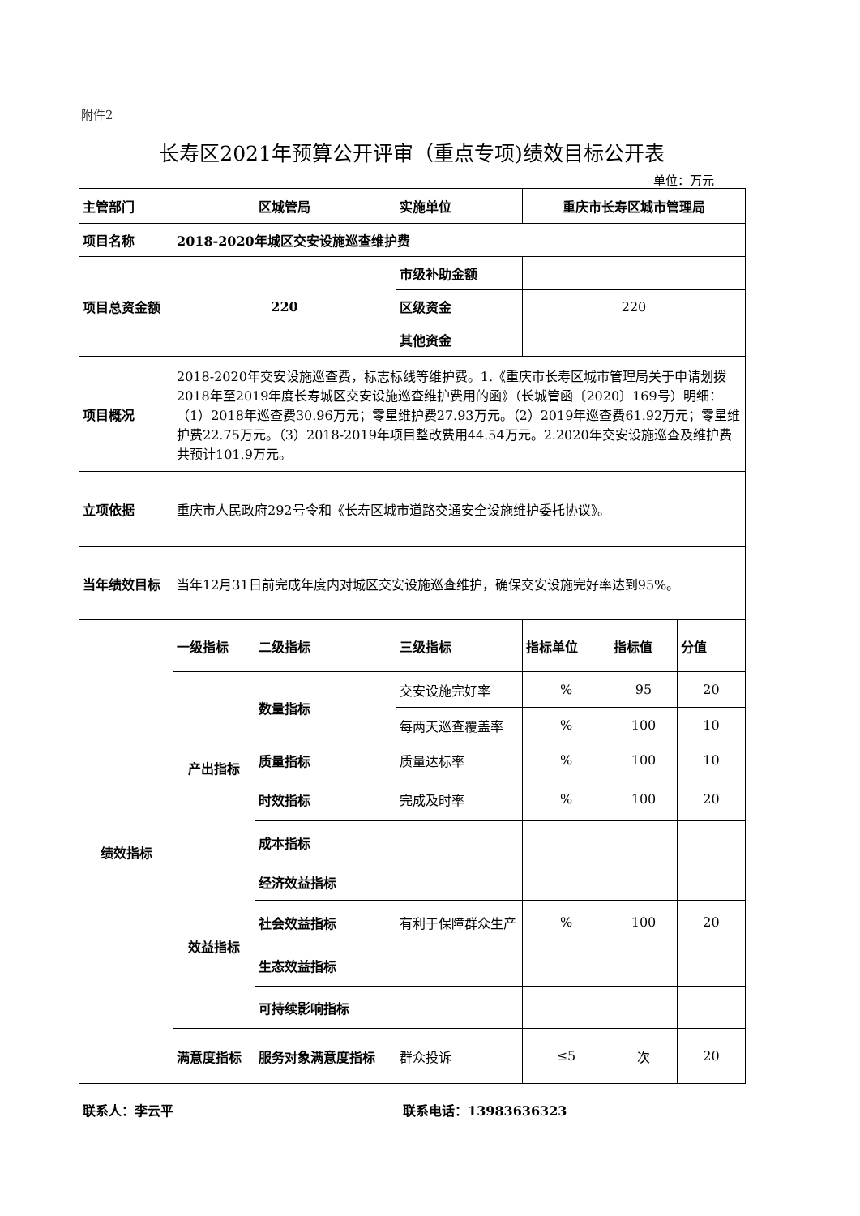附件2
长寿区2021年预算公开评审（重点专项)绩效目标公开表
单位：万元
| 主管部门 | 区城管局 | | 实施单位 | 重庆市长寿区城市管理局 | | |
| 项目名称 | 2018-2020年城区交安设施巡查维护费 | | | | | |
| 项目总资金额 | 220 | | 市级补助金额 | | | |
| | | | 区级资金 | 220 | | |
| | | | 其他资金 | | | |
| 项目概况 | 2018-2020年交安设施巡查费，标志标线等维护费。1.《重庆市长寿区城市管理局关于申请划拨2018年至2019年度长寿城区交安设施巡查维护费用的函》（长城管函〔2020〕169号）明细：（1）2018年巡查费30.96万元；零星维护费27.93万元。（2）2019年巡查费61.92万元；零星维护费22.75万元。（3）2018-2019年项目整改费用44.54万元。2.2020年交安设施巡查及维护费共预计101.9万元。 | | | | | |
| 立项依据 | 重庆市人民政府292号令和《长寿区城市道路交通安全设施维护委托协议》。 | | | | | |
| 当年绩效目标 | 当年12月31日前完成年度内对城区交安设施巡查维护，确保交安设施完好率达到95%。 | | | | | |
| 绩效指标 | 一级指标 | 二级指标 | 三级指标 | 指标单位 | 指标值 | 分值 |
| | 产出指标 | 数量指标 | 交安设施完好率 | % | 95 | 20 |
| | | | 每两天巡查覆盖率 | % | 100 | 10 |
| | | 质量指标 | 质量达标率 | % | 100 | 10 |
| | | 时效指标 | 完成及时率 | % | 100 | 20 |
| | | 成本指标 | | | | |
| | 效益指标 | 经济效益指标 | | | | |
| | | 社会效益指标 | 有利于保障群众生产 | % | 100 | 20 |
| | | 生态效益指标 | | | | |
| | | 可持续影响指标 | | | | |
| | 满意度指标 | 服务对象满意度指标 | 群众投诉 | ≤5 | 次 | 20 |
联系人：李云平 联系电话：13983636323